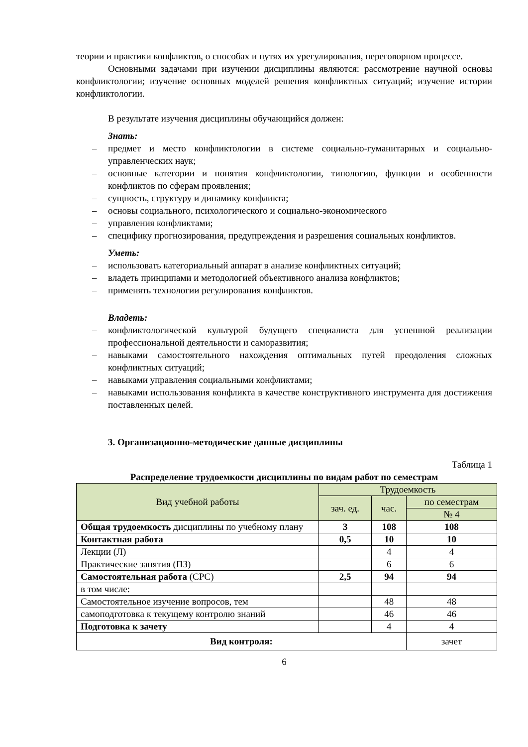теории и практики конфликтов, о способах и путях их урегулирования, переговорном процессе.
Основными задачами при изучении дисциплины являются: рассмотрение научной основы конфликтологии; изучение основных моделей решения конфликтных ситуаций; изучение истории конфликтологии.
В результате изучения дисциплины обучающийся должен:
Знать:
– предмет и место конфликтологии в системе социально-гуманитарных и социально-управленческих наук;
– основные категории и понятия конфликтологии, типологию, функции и особенности конфликтов по сферам проявления;
– сущность, структуру и динамику конфликта;
– основы социального, психологического и социально-экономического
– управления конфликтами;
– специфику прогнозирования, предупреждения и разрешения социальных конфликтов.
Уметь:
– использовать категориальный аппарат в анализе конфликтных ситуаций;
– владеть принципами и методологией объективного анализа конфликтов;
– применять технологии регулирования конфликтов.
Владеть:
– конфликтологической культурой будущего специалиста для успешной реализации профессиональной деятельности и саморазвития;
– навыками самостоятельного нахождения оптимальных путей преодоления сложных конфликтных ситуаций;
– навыками управления социальными конфликтами;
– навыками использования конфликта в качестве конструктивного инструмента для достижения поставленных целей.
3. Организационно-методические данные дисциплины
Таблица 1
Распределение трудоемкости дисциплины по видам работ по семестрам
| Вид учебной работы | Трудоемкость | | |
| --- | --- | --- | --- |
| | зач. ед. | час. | по семестрам |
| | | | № 4 |
| Общая трудоемкость дисциплины по учебному плану | 3 | 108 | 108 |
| Контактная работа | 0,5 | 10 | 10 |
| Лекции (Л) | | 4 | 4 |
| Практические занятия (ПЗ) | | 6 | 6 |
| Самостоятельная работа (СРС) | 2,5 | 94 | 94 |
| в том числе: | | | |
| Самостоятельное изучение вопросов, тем | | 48 | 48 |
| самоподготовка к текущему контролю знаний | | 46 | 46 |
| Подготовка к зачету | | 4 | 4 |
| Вид контроля: | | | зачет |
6